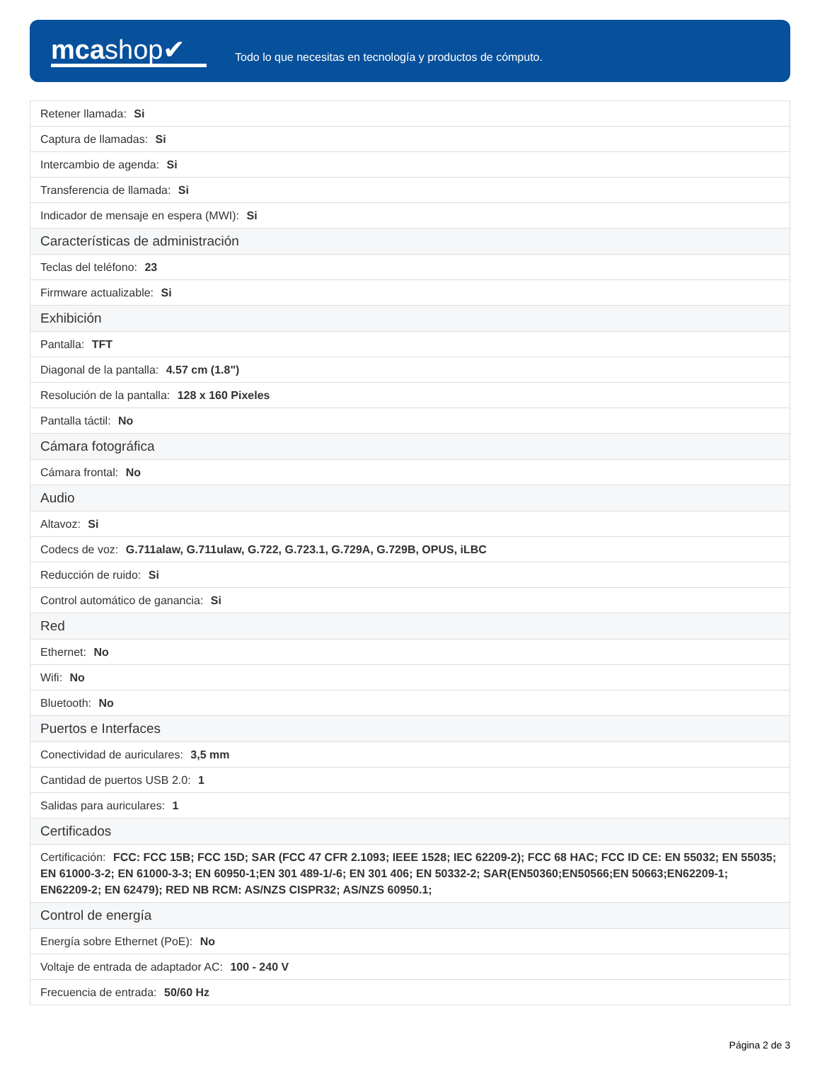mcashop✔
Todo lo que necesitas en tecnología y productos de cómputo.
| Retener llamada: Si |
| Captura de llamadas: Si |
| Intercambio de agenda: Si |
| Transferencia de llamada: Si |
| Indicador de mensaje en espera (MWI): Si |
| Características de administración |
| Teclas del teléfono: 23 |
| Firmware actualizable: Si |
| Exhibición |
| Pantalla: TFT |
| Diagonal de la pantalla: 4.57 cm (1.8") |
| Resolución de la pantalla: 128 x 160 Pixeles |
| Pantalla táctil: No |
| Cámara fotográfica |
| Cámara frontal: No |
| Audio |
| Altavoz: Si |
| Codecs de voz: G.711alaw, G.711ulaw, G.722, G.723.1, G.729A, G.729B, OPUS, iLBC |
| Reducción de ruido: Si |
| Control automático de ganancia: Si |
| Red |
| Ethernet: No |
| Wifi: No |
| Bluetooth: No |
| Puertos e Interfaces |
| Conectividad de auriculares: 3,5 mm |
| Cantidad de puertos USB 2.0: 1 |
| Salidas para auriculares: 1 |
| Certificados |
| Certificación: FCC: FCC 15B; FCC 15D; SAR (FCC 47 CFR 2.1093; IEEE 1528; IEC 62209-2); FCC 68 HAC; FCC ID CE: EN 55032; EN 55035; EN 61000-3-2; EN 61000-3-3; EN 60950-1;EN 301 489-1/-6; EN 301 406; EN 50332-2; SAR(EN50360;EN50566;EN 50663;EN62209-1; EN62209-2; EN 62479); RED NB RCM: AS/NZS CISPR32; AS/NZS 60950.1; |
| Control de energía |
| Energía sobre Ethernet (PoE): No |
| Voltaje de entrada de adaptador AC: 100 - 240 V |
| Frecuencia de entrada: 50/60 Hz |
Página 2 de 3